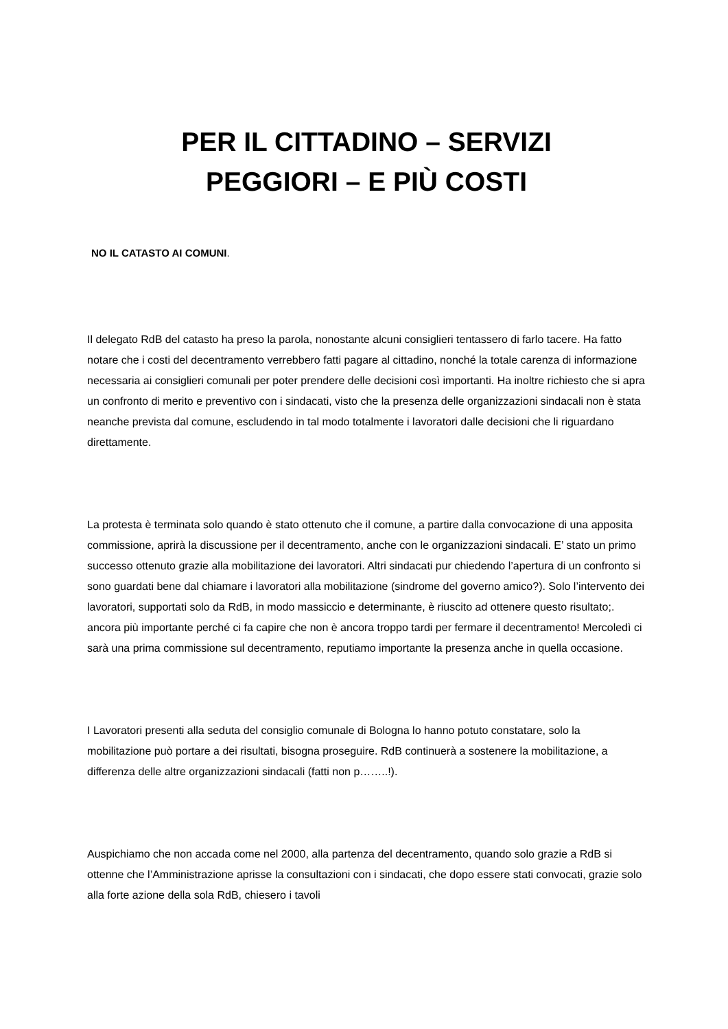PER IL CITTADINO – SERVIZI
PEGGIORI – E PIÙ COSTI
NO IL CATASTO AI COMUNI.
Il delegato RdB del catasto ha preso la parola, nonostante alcuni consiglieri tentassero di farlo tacere. Ha fatto notare che i costi del decentramento verrebbero fatti pagare al cittadino, nonché la totale carenza di informazione necessaria ai consiglieri comunali per poter prendere delle decisioni così importanti. Ha inoltre richiesto che si apra un confronto di merito e preventivo con i sindacati, visto che la presenza delle organizzazioni sindacali non è stata neanche prevista dal comune, escludendo in tal modo totalmente i lavoratori dalle decisioni che li riguardano direttamente.
La protesta è terminata solo quando è stato ottenuto che il comune, a partire dalla convocazione di una apposita commissione, aprirà la discussione per il decentramento, anche con le organizzazioni sindacali. E’ stato un primo successo ottenuto grazie alla mobilitazione dei lavoratori. Altri sindacati pur chiedendo l’apertura di un confronto si sono guardati bene dal chiamare i lavoratori alla mobilitazione (sindrome del governo amico?). Solo l’intervento dei lavoratori, supportati solo da RdB, in modo massiccio e determinante, è riuscito ad ottenere questo risultato;. ancora più importante perché ci fa capire che non è ancora troppo tardi per fermare il decentramento! Mercoledì ci sarà una prima commissione sul decentramento, reputiamo importante la presenza anche in quella occasione.
I Lavoratori presenti alla seduta del consiglio comunale di Bologna lo hanno potuto constatare, solo la mobilitazione può portare a dei risultati, bisogna proseguire. RdB continuerà a sostenere la mobilitazione, a differenza delle altre organizzazioni sindacali (fatti non p……..!).
Auspichiamo che non accada come nel 2000, alla partenza del decentramento, quando solo grazie a RdB si ottenne che l’Amministrazione aprisse la consultazioni con i sindacati, che dopo essere stati convocati, grazie solo alla forte azione della sola RdB, chiesero i tavoli